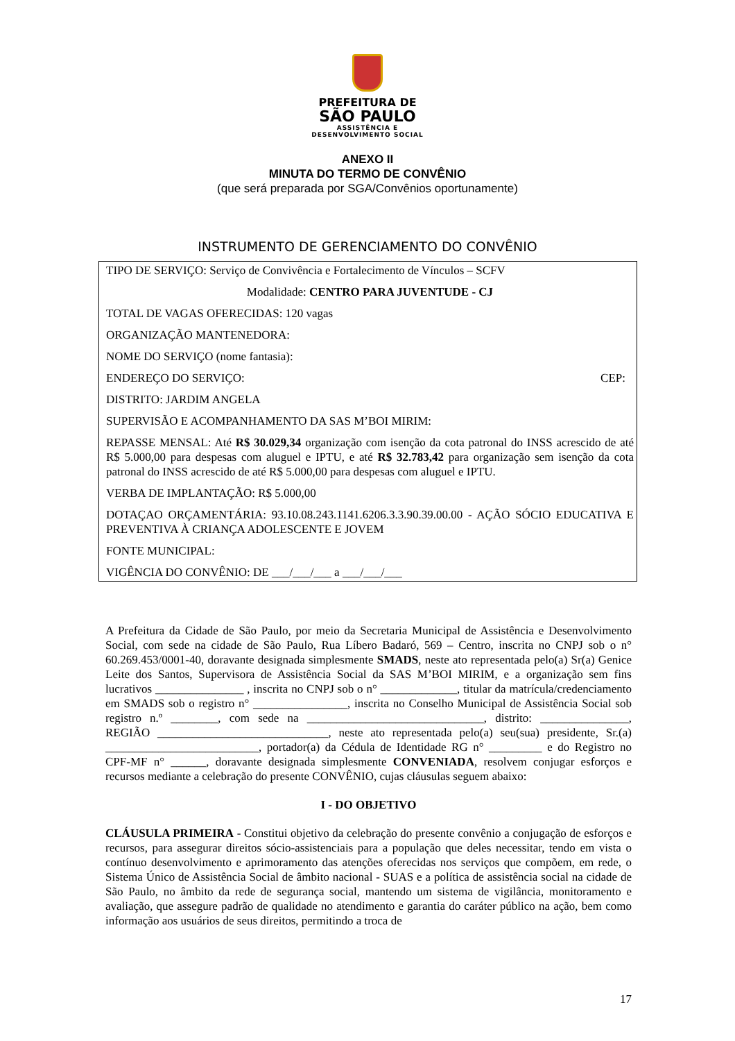PREFEITURA DE
SÃO PAULO
ASSISTÊNCIA E
DESENVOLVIMENTO SOCIAL
ANEXO II
MINUTA DO TERMO DE CONVÊNIO
(que será preparada por SGA/Convênios oportunamente)
INSTRUMENTO DE GERENCIAMENTO DO CONVÊNIO
TIPO DE SERVIÇO: Serviço de Convivência e Fortalecimento de Vínculos – SCFV
Modalidade: CENTRO PARA JUVENTUDE - CJ
TOTAL DE VAGAS OFERECIDAS: 120 vagas
ORGANIZAÇÃO MANTENEDORA:
NOME DO SERVIÇO (nome fantasia):
ENDEREÇO DO SERVIÇO: CEP:
DISTRITO: JARDIM ANGELA
SUPERVISÃO E ACOMPANHAMENTO DA SAS M’BOI MIRIM:
REPASSE MENSAL: Até R$ 30.029,34 organização com isenção da cota patronal do INSS acrescido de até R$ 5.000,00 para despesas com aluguel e IPTU, e até R$ 32.783,42 para organização sem isenção da cota patronal do INSS acrescido de até R$ 5.000,00 para despesas com aluguel e IPTU.
VERBA DE IMPLANTAÇÃO: R$ 5.000,00
DOTAÇAO ORÇAMENTÁRIA: 93.10.08.243.1141.6206.3.3.90.39.00.00 - AÇÃO SÓCIO EDUCATIVA E PREVENTIVA À CRIANÇA ADOLESCENTE E JOVEM
FONTE MUNICIPAL:
VIGÊNCIA DO CONVÊNIO: DE ___/___/___ a ___/___/___
A Prefeitura da Cidade de São Paulo, por meio da Secretaria Municipal de Assistência e Desenvolvimento Social, com sede na cidade de São Paulo, Rua Líbero Badaró, 569 – Centro, inscrita no CNPJ sob o n° 60.269.453/0001-40, doravante designada simplesmente SMADS, neste ato representada pelo(a) Sr(a) Genice Leite dos Santos, Supervisora de Assistência Social da SAS M’BOI MIRIM, e a organização sem fins lucrativos _______________ , inscrita no CNPJ sob o n° _____________, titular da matrícula/credenciamento em SMADS sob o registro n° ________________, inscrita no Conselho Municipal de Assistência Social sob registro n.º ________, com sede na ______________________________, distrito: _______________, REGIÃO _____________________________, neste ato representada pelo(a) seu(sua) presidente, Sr.(a) __________________________, portador(a) da Cédula de Identidade RG n° _________ e do Registro no CPF-MF n° ______, doravante designada simplesmente CONVENIADA, resolvem conjugar esforços e recursos mediante a celebração do presente CONVÊNIO, cujas cláusulas seguem abaixo:
I - DO OBJETIVO
CLÁUSULA PRIMEIRA - Constitui objetivo da celebração do presente convênio a conjugação de esforços e recursos, para assegurar direitos sócio-assistenciais para a população que deles necessitar, tendo em vista o contínuo desenvolvimento e aprimoramento das atenções oferecidas nos serviços que compõem, em rede, o Sistema Único de Assistência Social de âmbito nacional - SUAS e a política de assistência social na cidade de São Paulo, no âmbito da rede de segurança social, mantendo um sistema de vigilância, monitoramento e avaliação, que assegure padrão de qualidade no atendimento e garantia do caráter público na ação, bem como informação aos usuários de seus direitos, permitindo a troca de
17